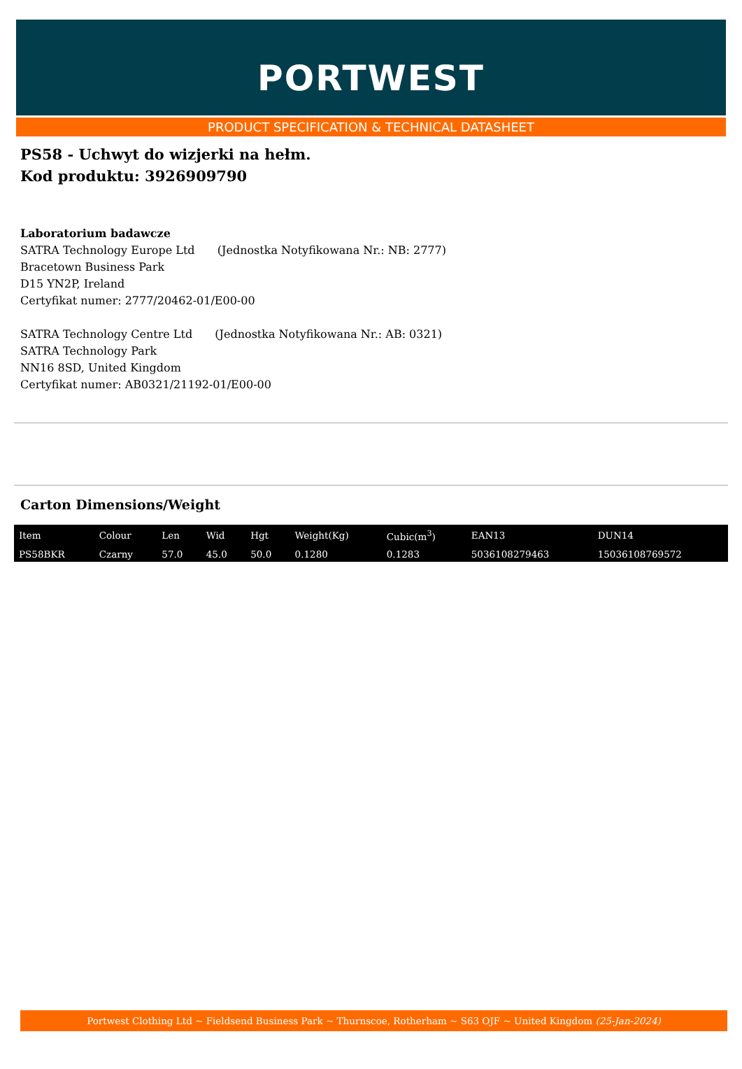PORTWEST
PRODUCT SPECIFICATION & TECHNICAL DATASHEET
PS58 - Uchwyt do wizjerki na hełm.
Kod produktu: 3926909790
Laboratorium badawcze
SATRA Technology Europe Ltd (Jednostka Notyfikowana Nr.: NB: 2777)
Bracetown Business Park
D15 YN2P, Ireland
Certyfikat numer: 2777/20462-01/E00-00
SATRA Technology Centre Ltd (Jednostka Notyfikowana Nr.: AB: 0321)
SATRA Technology Park
NN16 8SD, United Kingdom
Certyfikat numer: AB0321/21192-01/E00-00
Carton Dimensions/Weight
| Item | Colour | Len | Wid | Hgt | Weight(Kg) | Cubic(m<sup>3</sup>) | EAN13 | DUN14 |
| --- | --- | --- | --- | --- | --- | --- | --- | --- |
| PS58BKR | Czarny | 57.0 | 45.0 | 50.0 | 0.1280 | 0.1283 | 5036108279463 | 15036108769572 |
Portwest Clothing Ltd ~ Fieldsend Business Park ~ Thurnscoe, Rotherham ~ S63 OJF ~ United Kingdom (25-Jan-2024)